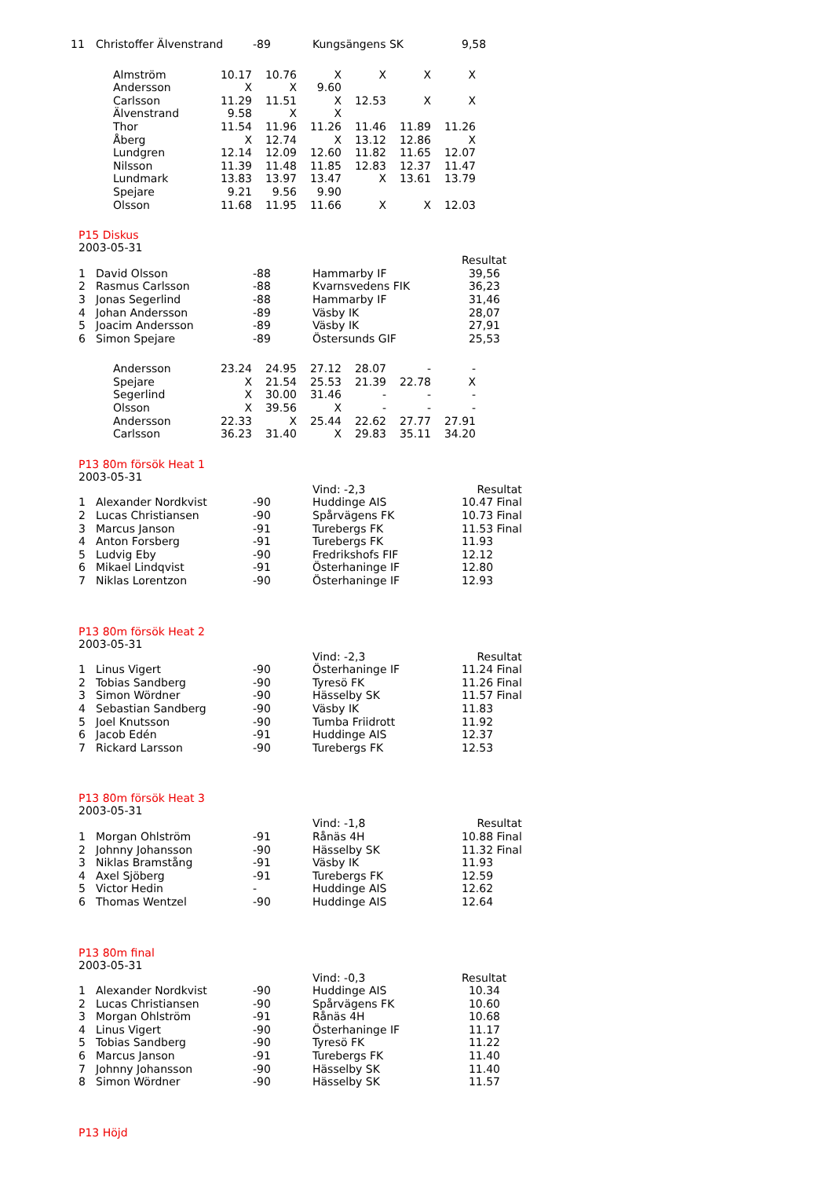| 11 | Christoffer Älvenstrand | -89 | Kungsängens SK | 9,58 |
| Almström | 10.17 | 10.76 | X | X | X | X |
| Andersson | X | X | 9.60 | | | |
| Carlsson | 11.29 | 11.51 | X | 12.53 | X | X |
| Älvenstrand | 9.58 | X | X | | | |
| Thor | 11.54 | 11.96 | 11.26 | 11.46 | 11.89 | 11.26 |
| Åberg | X | 12.74 | X | 13.12 | 12.86 | X |
| Lundgren | 12.14 | 12.09 | 12.60 | 11.82 | 11.65 | 12.07 |
| Nilsson | 11.39 | 11.48 | 11.85 | 12.83 | 12.37 | 11.47 |
| Lundmark | 13.83 | 13.97 | 13.47 | X | 13.61 | 13.79 |
| Spejare | 9.21 | 9.56 | 9.90 | | | |
| Olsson | 11.68 | 11.95 | 11.66 | X | X | 12.03 |
P15 Diskus
2003-05-31
| | | | | Resultat |
| 1 | David Olsson | -88 | Hammarby IF | 39,56 |
| 2 | Rasmus Carlsson | -88 | Kvarnsvedens FIK | 36,23 |
| 3 | Jonas Segerlind | -88 | Hammarby IF | 31,46 |
| 4 | Johan Andersson | -89 | Väsby IK | 28,07 |
| 5 | Joacim Andersson | -89 | Väsby IK | 27,91 |
| 6 | Simon Spejare | -89 | Östersunds GIF | 25,53 |
| Andersson | 23.24 | 24.95 | 27.12 | 28.07 | - | - |
| Spejare | X | 21.54 | 25.53 | 21.39 | 22.78 | X |
| Segerlind | X | 30.00 | 31.46 | - | - | - |
| Olsson | X | 39.56 | X | - | - | - |
| Andersson | 22.33 | X | 25.44 | 22.62 | 27.77 | 27.91 |
| Carlsson | 36.23 | 31.40 | X | 29.83 | 35.11 | 34.20 |
P13 80m försök Heat 1
2003-05-31
| | | | Vind: -2,3 | Resultat |
| 1 | Alexander Nordkvist | -90 | Huddinge AIS | 10.47 Final |
| 2 | Lucas Christiansen | -90 | Spårvägens FK | 10.73 Final |
| 3 | Marcus Janson | -91 | Turebergs FK | 11.53 Final |
| 4 | Anton Forsberg | -91 | Turebergs FK | 11.93 |
| 5 | Ludvig Eby | -90 | Fredrikshofs FIF | 12.12 |
| 6 | Mikael Lindqvist | -91 | Österhaninge IF | 12.80 |
| 7 | Niklas Lorentzon | -90 | Österhaninge IF | 12.93 |
P13 80m försök Heat 2
2003-05-31
| | | | Vind: -2,3 | Resultat |
| 1 | Linus Vigert | -90 | Österhaninge IF | 11.24 Final |
| 2 | Tobias Sandberg | -90 | Tyresö FK | 11.26 Final |
| 3 | Simon Wördner | -90 | Hässelby SK | 11.57 Final |
| 4 | Sebastian Sandberg | -90 | Väsby IK | 11.83 |
| 5 | Joel Knutsson | -90 | Tumba Friidrott | 11.92 |
| 6 | Jacob Edén | -91 | Huddinge AIS | 12.37 |
| 7 | Rickard Larsson | -90 | Turebergs FK | 12.53 |
P13 80m försök Heat 3
2003-05-31
| | | | Vind: -1,8 | Resultat |
| 1 | Morgan Ohlström | -91 | Rånäs 4H | 10.88 Final |
| 2 | Johnny Johansson | -90 | Hässelby SK | 11.32 Final |
| 3 | Niklas Bramstång | -91 | Väsby IK | 11.93 |
| 4 | Axel Sjöberg | -91 | Turebergs FK | 12.59 |
| 5 | Victor Hedin | - | Huddinge AIS | 12.62 |
| 6 | Thomas Wentzel | -90 | Huddinge AIS | 12.64 |
P13 80m final
2003-05-31
| | | | Vind: -0,3 | Resultat |
| 1 | Alexander Nordkvist | -90 | Huddinge AIS | 10.34 |
| 2 | Lucas Christiansen | -90 | Spårvägens FK | 10.60 |
| 3 | Morgan Ohlström | -91 | Rånäs 4H | 10.68 |
| 4 | Linus Vigert | -90 | Österhaninge IF | 11.17 |
| 5 | Tobias Sandberg | -90 | Tyresö FK | 11.22 |
| 6 | Marcus Janson | -91 | Turebergs FK | 11.40 |
| 7 | Johnny Johansson | -90 | Hässelby SK | 11.40 |
| 8 | Simon Wördner | -90 | Hässelby SK | 11.57 |
P13 Höjd